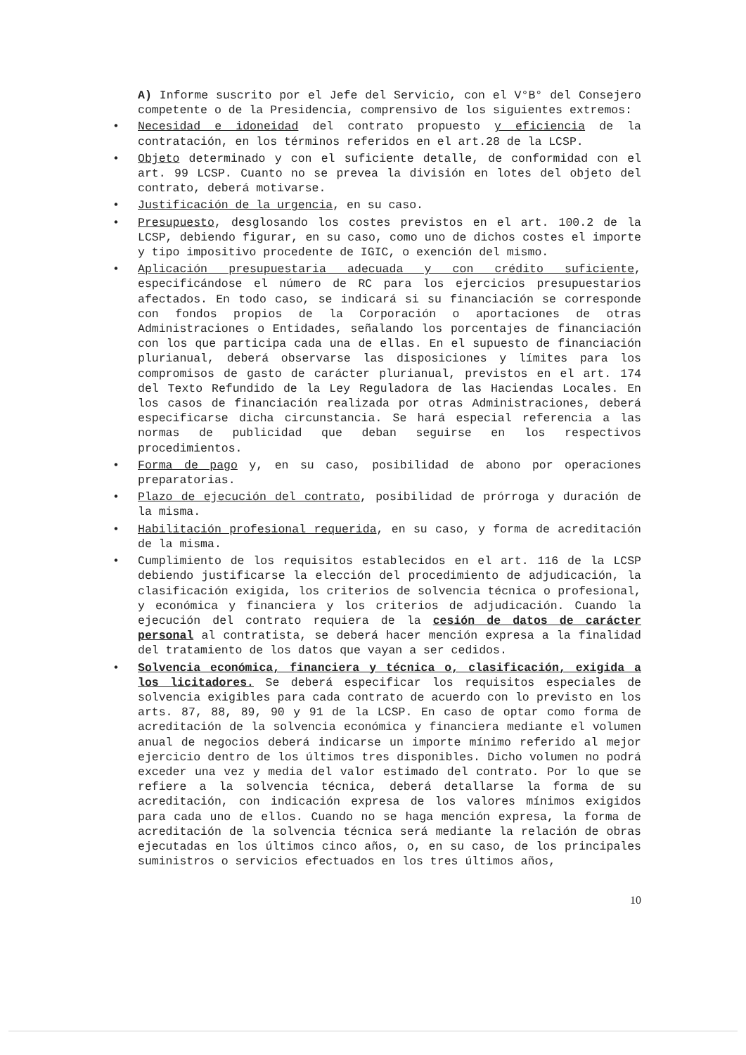A) Informe suscrito por el Jefe del Servicio, con el V°B° del Consejero competente o de la Presidencia, comprensivo de los siguientes extremos:
• Necesidad e idoneidad del contrato propuesto y eficiencia de la contratación, en los términos referidos en el art.28 de la LCSP.
• Objeto determinado y con el suficiente detalle, de conformidad con el art. 99 LCSP. Cuanto no se prevea la división en lotes del objeto del contrato, deberá motivarse.
• Justificación de la urgencia, en su caso.
• Presupuesto, desglosando los costes previstos en el art. 100.2 de la LCSP, debiendo figurar, en su caso, como uno de dichos costes el importe y tipo impositivo procedente de IGIC, o exención del mismo.
• Aplicación presupuestaria adecuada y con crédito suficiente, especificándose el número de RC para los ejercicios presupuestarios afectados. En todo caso, se indicará si su financiación se corresponde con fondos propios de la Corporación o aportaciones de otras Administraciones o Entidades, señalando los porcentajes de financiación con los que participa cada una de ellas. En el supuesto de financiación plurianual, deberá observarse las disposiciones y límites para los compromisos de gasto de carácter plurianual, previstos en el art. 174 del Texto Refundido de la Ley Reguladora de las Haciendas Locales. En los casos de financiación realizada por otras Administraciones, deberá especificarse dicha circunstancia. Se hará especial referencia a las normas de publicidad que deban seguirse en los respectivos procedimientos.
• Forma de pago y, en su caso, posibilidad de abono por operaciones preparatorias.
• Plazo de ejecución del contrato, posibilidad de prórroga y duración de la misma.
• Habilitación profesional requerida, en su caso, y forma de acreditación de la misma.
• Cumplimiento de los requisitos establecidos en el art. 116 de la LCSP debiendo justificarse la elección del procedimiento de adjudicación, la clasificación exigida, los criterios de solvencia técnica o profesional, y económica y financiera y los criterios de adjudicación. Cuando la ejecución del contrato requiera de la cesión de datos de carácter personal al contratista, se deberá hacer mención expresa a la finalidad del tratamiento de los datos que vayan a ser cedidos.
• Solvencia económica, financiera y técnica o, clasificación, exigida a los licitadores. Se deberá especificar los requisitos especiales de solvencia exigibles para cada contrato de acuerdo con lo previsto en los arts. 87, 88, 89, 90 y 91 de la LCSP. En caso de optar como forma de acreditación de la solvencia económica y financiera mediante el volumen anual de negocios deberá indicarse un importe mínimo referido al mejor ejercicio dentro de los últimos tres disponibles. Dicho volumen no podrá exceder una vez y media del valor estimado del contrato. Por lo que se refiere a la solvencia técnica, deberá detallarse la forma de su acreditación, con indicación expresa de los valores mínimos exigidos para cada uno de ellos. Cuando no se haga mención expresa, la forma de acreditación de la solvencia técnica será mediante la relación de obras ejecutadas en los últimos cinco años, o, en su caso, de los principales suministros o servicios efectuados en los tres últimos años,
10